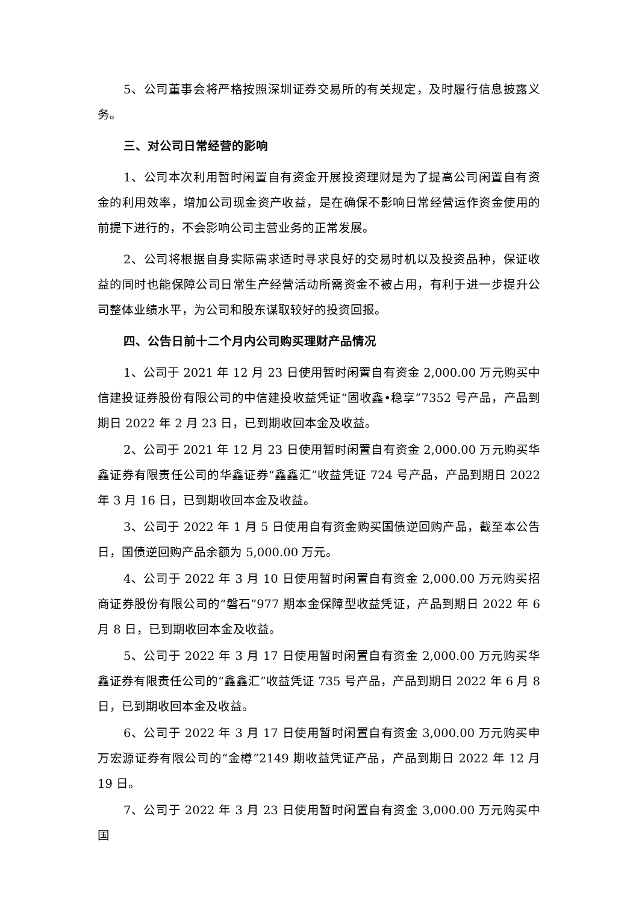5、公司董事会将严格按照深圳证券交易所的有关规定，及时履行信息披露义务。
三、对公司日常经营的影响
1、公司本次利用暂时闲置自有资金开展投资理财是为了提高公司闲置自有资金的利用效率，增加公司现金资产收益，是在确保不影响日常经营运作资金使用的前提下进行的，不会影响公司主营业务的正常发展。
2、公司将根据自身实际需求适时寻求良好的交易时机以及投资品种，保证收益的同时也能保障公司日常生产经营活动所需资金不被占用，有利于进一步提升公司整体业绩水平，为公司和股东谋取较好的投资回报。
四、公告日前十二个月内公司购买理财产品情况
1、公司于 2021 年 12 月 23 日使用暂时闲置自有资金 2,000.00 万元购买中信建投证券股份有限公司的中信建投收益凭证“固收鑫•稳享”7352 号产品，产品到期日 2022 年 2 月 23 日，已到期收回本金及收益。
2、公司于 2021 年 12 月 23 日使用暂时闲置自有资金 2,000.00 万元购买华鑫证券有限责任公司的华鑫证券“鑫鑫汇”收益凭证 724 号产品，产品到期日 2022 年 3 月 16 日，已到期收回本金及收益。
3、公司于 2022 年 1 月 5 日使用自有资金购买国债逆回购产品，截至本公告日，国债逆回购产品余额为 5,000.00 万元。
4、公司于 2022 年 3 月 10 日使用暂时闲置自有资金 2,000.00 万元购买招商证券股份有限公司的“磐石”977 期本金保障型收益凭证，产品到期日 2022 年 6 月 8 日，已到期收回本金及收益。
5、公司于 2022 年 3 月 17 日使用暂时闲置自有资金 2,000.00 万元购买华鑫证券有限责任公司的“鑫鑫汇”收益凭证 735 号产品，产品到期日 2022 年 6 月 8 日，已到期收回本金及收益。
6、公司于 2022 年 3 月 17 日使用暂时闲置自有资金 3,000.00 万元购买申万宏源证券有限公司的“金樽”2149 期收益凭证产品，产品到期日 2022 年 12 月 19 日。
7、公司于 2022 年 3 月 23 日使用暂时闲置自有资金 3,000.00 万元购买中国